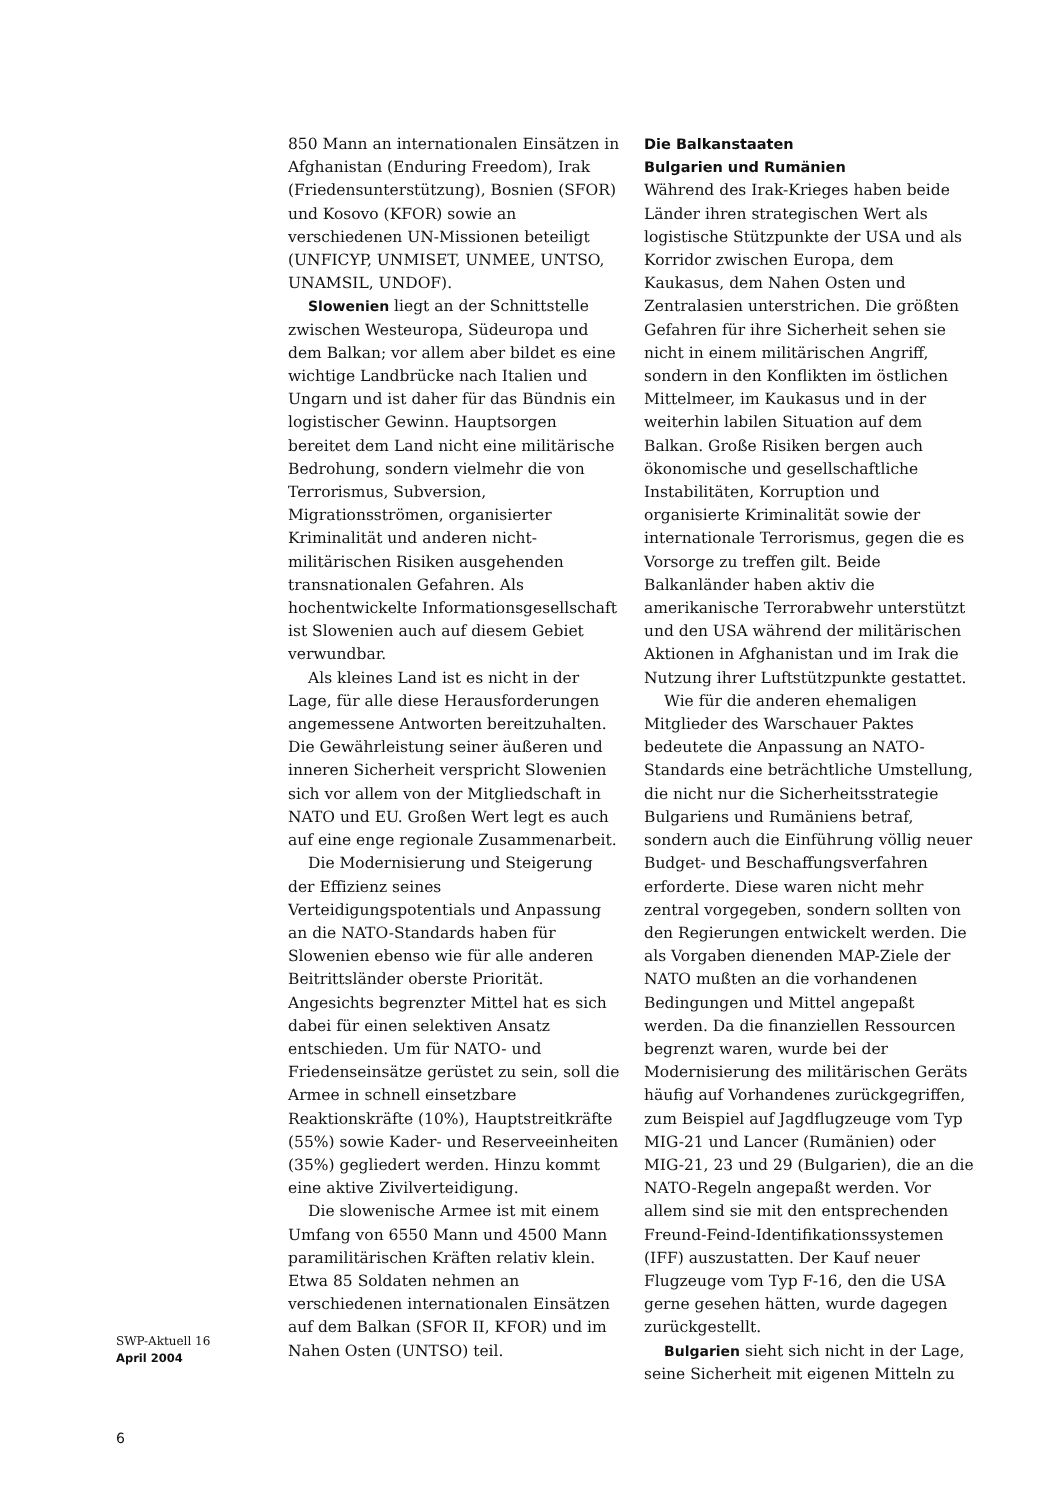850 Mann an internationalen Einsätzen in Afghanistan (Enduring Freedom), Irak (Friedensunterstützung), Bosnien (SFOR) und Kosovo (KFOR) sowie an verschiedenen UN-Missionen beteiligt (UNFICYP, UNMISET, UNMEE, UNTSO, UNAMSIL, UNDOF).
Slowenien liegt an der Schnittstelle zwischen Westeuropa, Südeuropa und dem Balkan; vor allem aber bildet es eine wichtige Landbrücke nach Italien und Ungarn und ist daher für das Bündnis ein logistischer Gewinn. Hauptsorgen bereitet dem Land nicht eine militärische Bedrohung, sondern vielmehr die von Terrorismus, Subversion, Migrationsströmen, organisierter Kriminalität und anderen nicht-militärischen Risiken ausgehenden transnationalen Gefahren. Als hochentwickelte Informationsgesellschaft ist Slowenien auch auf diesem Gebiet verwundbar.
Als kleines Land ist es nicht in der Lage, für alle diese Herausforderungen angemessene Antworten bereitzuhalten. Die Gewährleistung seiner äußeren und inneren Sicherheit verspricht Slowenien sich vor allem von der Mitgliedschaft in NATO und EU. Großen Wert legt es auch auf eine enge regionale Zusammenarbeit.
Die Modernisierung und Steigerung der Effizienz seines Verteidigungspotentials und Anpassung an die NATO-Standards haben für Slowenien ebenso wie für alle anderen Beitrittsländer oberste Priorität. Angesichts begrenzter Mittel hat es sich dabei für einen selektiven Ansatz entschieden. Um für NATO- und Friedenseinsätze gerüstet zu sein, soll die Armee in schnell einsetzbare Reaktionskräfte (10%), Hauptstreitkräfte (55%) sowie Kader- und Reserveeinheiten (35%) gegliedert werden. Hinzu kommt eine aktive Zivilverteidigung.
Die slowenische Armee ist mit einem Umfang von 6550 Mann und 4500 Mann paramilitärischen Kräften relativ klein. Etwa 85 Soldaten nehmen an verschiedenen internationalen Einsätzen auf dem Balkan (SFOR II, KFOR) und im Nahen Osten (UNTSO) teil.
Die Balkanstaaten
Bulgarien und Rumänien
Während des Irak-Krieges haben beide Länder ihren strategischen Wert als logistische Stützpunkte der USA und als Korridor zwischen Europa, dem Kaukasus, dem Nahen Osten und Zentralasien unterstrichen. Die größten Gefahren für ihre Sicherheit sehen sie nicht in einem militärischen Angriff, sondern in den Konflikten im östlichen Mittelmeer, im Kaukasus und in der weiterhin labilen Situation auf dem Balkan. Große Risiken bergen auch ökonomische und gesellschaftliche Instabilitäten, Korruption und organisierte Kriminalität sowie der internationale Terrorismus, gegen die es Vorsorge zu treffen gilt. Beide Balkanländer haben aktiv die amerikanische Terrorabwehr unterstützt und den USA während der militärischen Aktionen in Afghanistan und im Irak die Nutzung ihrer Luftstützpunkte gestattet.
Wie für die anderen ehemaligen Mitglieder des Warschauer Paktes bedeutete die Anpassung an NATO-Standards eine beträchtliche Umstellung, die nicht nur die Sicherheitsstrategie Bulgariens und Rumäniens betraf, sondern auch die Einführung völlig neuer Budget- und Beschaffungsverfahren erforderte. Diese waren nicht mehr zentral vorgegeben, sondern sollten von den Regierungen entwickelt werden. Die als Vorgaben dienenden MAP-Ziele der NATO mußten an die vorhandenen Bedingungen und Mittel angepaßt werden. Da die finanziellen Ressourcen begrenzt waren, wurde bei der Modernisierung des militärischen Geräts häufig auf Vorhandenes zurückgegriffen, zum Beispiel auf Jagdflugzeuge vom Typ MIG-21 und Lancer (Rumänien) oder MIG-21, 23 und 29 (Bulgarien), die an die NATO-Regeln angepaßt werden. Vor allem sind sie mit den entsprechenden Freund-Feind-Identifikationssystemen (IFF) auszustatten. Der Kauf neuer Flugzeuge vom Typ F-16, den die USA gerne gesehen hätten, wurde dagegen zurückgestellt.
Bulgarien sieht sich nicht in der Lage, seine Sicherheit mit eigenen Mitteln zu
SWP-Aktuell 16
April 2004
6